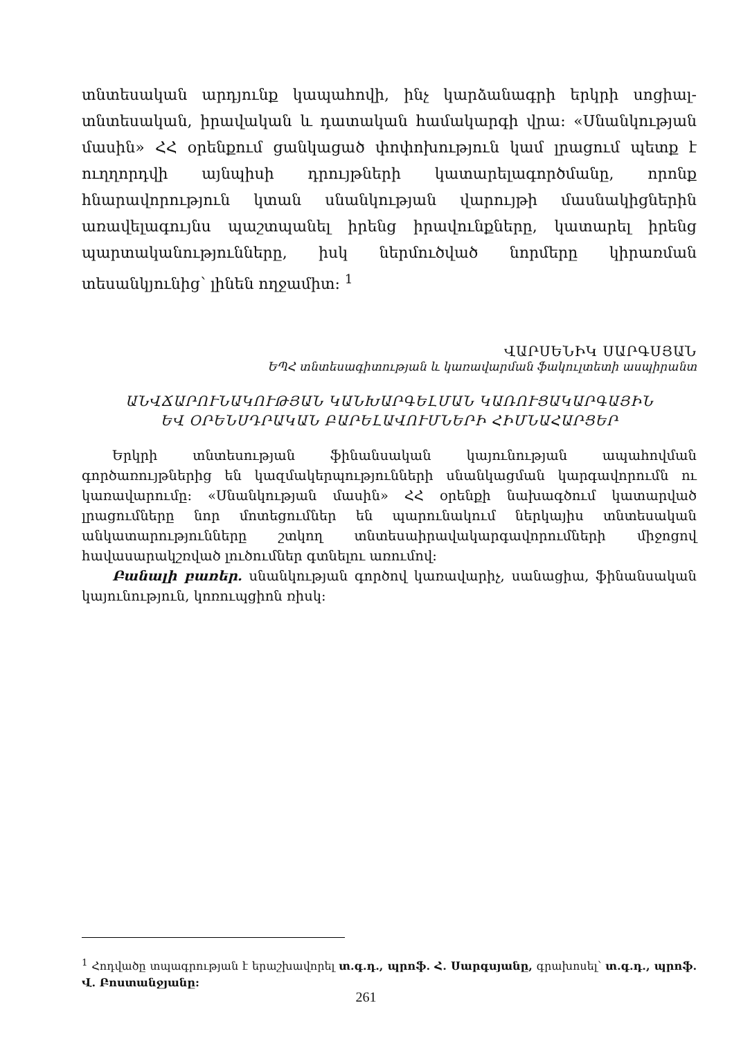տնտեսական արդյունք կապահովի, ինչ կարձանագրի երկրի սոցիալ-տնտեսական, իրավական և դատական համակարգի վրա: «Սնանկության մասին» ՀՀ օրենքում ցանկացած փոփոխություն կամ լրացում պետք է ուղղորդվի այնպիսի դրույթների կատարելագործմանը, որոնք հնարավորություն կտան սնանկության վարույթի մասնակիցներին առավելագույնս պաշտպանել իրենց իրավունքները, կատարել իրենց պարտականությունները, իսկ ներմուծված նորմերը կիրառման տեսանկյունից՝ լինեն ողջամիտ: <sup>1</sup>
ՎԱՐՍԵՆԻԿ ՍԱՐԳՍՅԱՆ
ԵՊՀ տնտեսագիտության և կառավարման ֆակուլտետի ասպիրանտ
ԱՆՎՃԱՐՈՒՆԱԿՈՒԹՅԱՆ ԿԱՆԽԱՐԳԵԼՄԱՆ ԿԱՌՈՒՑԱԿԱՐԳԱՅԻՆ
ԵՎ ՕՐԵՆՍԴՐԱԿԱՆ ԲԱՐԵԼԱՎՈՒՄՆԵՐԻ ՀԻՄՆԱՀԱՐՑԵՐ
Երկրի տնտեսության ֆինանսական կայունության ապահովման գործառույթներից են կազմակերպությունների սնանկացման կարգավորումն ու կառավարումը: «Սնանկության մասին» ՀՀ օրենքի նախագծում կատարված լրացումները նոր մոտեցումներ են պարունակում ներկայիս տնտեսական անկատարությունները շտկող տնտեսաիրավակարգավորումների միջոցով հավասարակշռված լուծումներ գտնելու առումով:
Բանալի բառեր. սնանկության գործով կառավարիչ, սանացիա, ֆինանսական կայունություն, կոռուպցիոն ռիսկ:
<sup>1</sup> Հոդվածը տպագրության է երաշխավորել տ.գ.դ., պրոֆ. Հ. Սարգսյանը, գրախոսել՝ տ.գ.դ., պրոֆ. Վ. Բոստանջյանը:
261